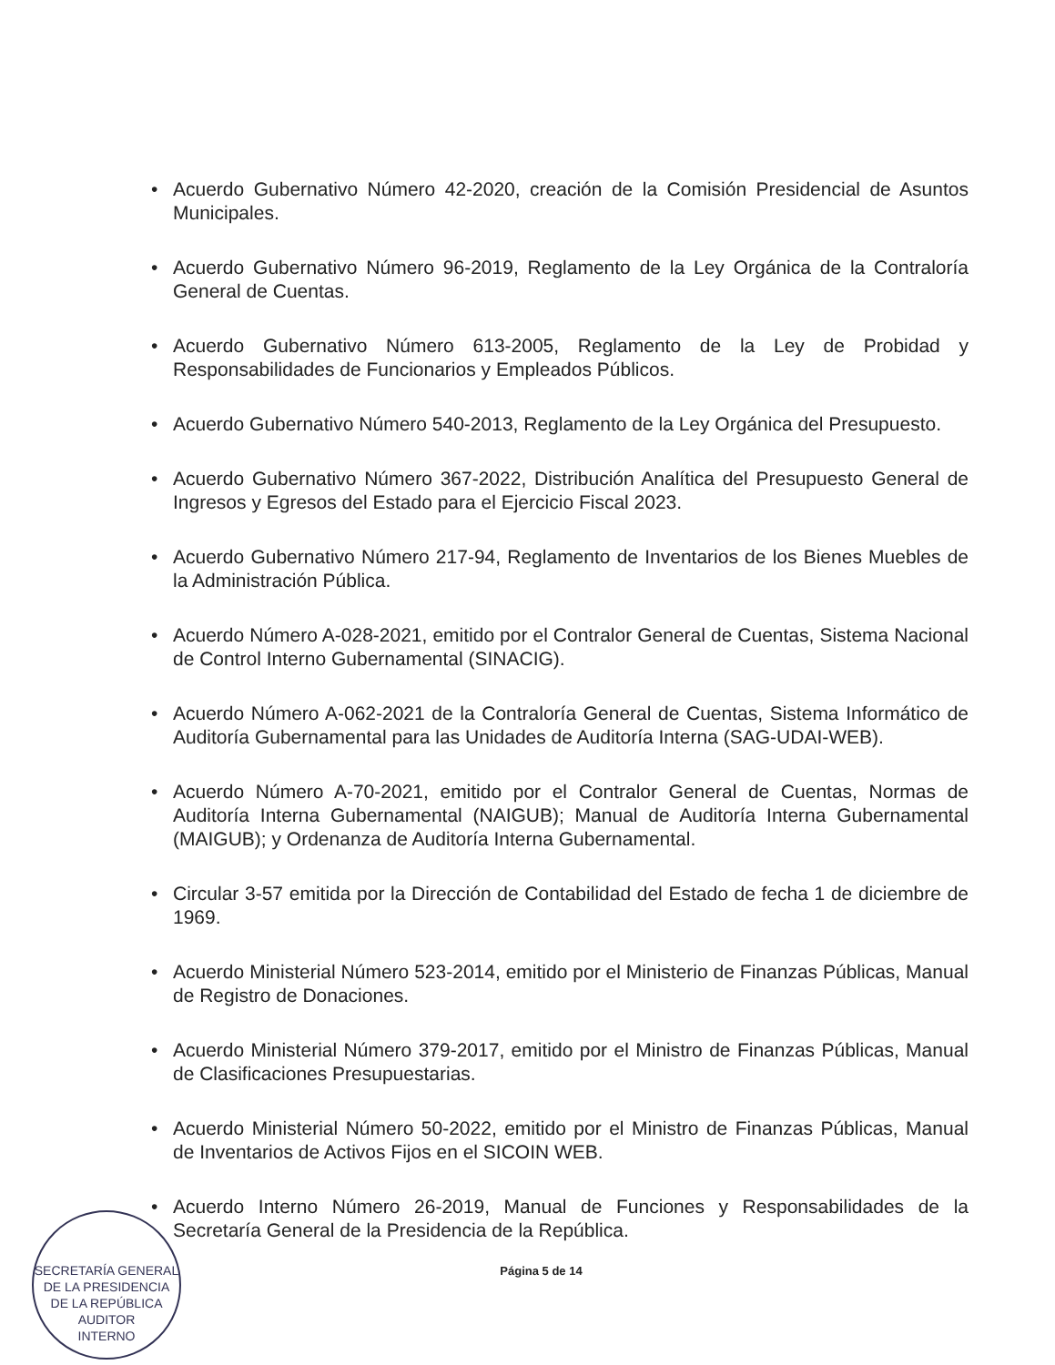• Acuerdo Gubernativo Número 42-2020, creación de la Comisión Presidencial de Asuntos Municipales.
• Acuerdo Gubernativo Número 96-2019, Reglamento de la Ley Orgánica de la Contraloría General de Cuentas.
• Acuerdo Gubernativo Número 613-2005, Reglamento de la Ley de Probidad y Responsabilidades de Funcionarios y Empleados Públicos.
• Acuerdo Gubernativo Número 540-2013, Reglamento de la Ley Orgánica del Presupuesto.
• Acuerdo Gubernativo Número 367-2022, Distribución Analítica del Presupuesto General de Ingresos y Egresos del Estado para el Ejercicio Fiscal 2023.
• Acuerdo Gubernativo Número 217-94, Reglamento de Inventarios de los Bienes Muebles de la Administración Pública.
• Acuerdo Número A-028-2021, emitido por el Contralor General de Cuentas, Sistema Nacional de Control Interno Gubernamental (SINACIG).
• Acuerdo Número A-062-2021 de la Contraloría General de Cuentas, Sistema Informático de Auditoría Gubernamental para las Unidades de Auditoría Interna (SAG-UDAI-WEB).
• Acuerdo Número A-70-2021, emitido por el Contralor General de Cuentas, Normas de Auditoría Interna Gubernamental (NAIGUB); Manual de Auditoría Interna Gubernamental (MAIGUB); y Ordenanza de Auditoría Interna Gubernamental.
• Circular 3-57 emitida por la Dirección de Contabilidad del Estado de fecha 1 de diciembre de 1969.
• Acuerdo Ministerial Número 523-2014, emitido por el Ministerio de Finanzas Públicas, Manual de Registro de Donaciones.
• Acuerdo Ministerial Número 379-2017, emitido por el Ministro de Finanzas Públicas, Manual de Clasificaciones Presupuestarias.
• Acuerdo Ministerial Número 50-2022, emitido por el Ministro de Finanzas Públicas, Manual de Inventarios de Activos Fijos en el SICOIN WEB.
• Acuerdo Interno Número 26-2019, Manual de Funciones y Responsabilidades de la Secretaría General de la Presidencia de la República.
Página 5 de 14
SECRETARÍA GENERAL DE LA PRESIDENCIA DE LA REPÚBLICA
AUDITOR
INTERNO